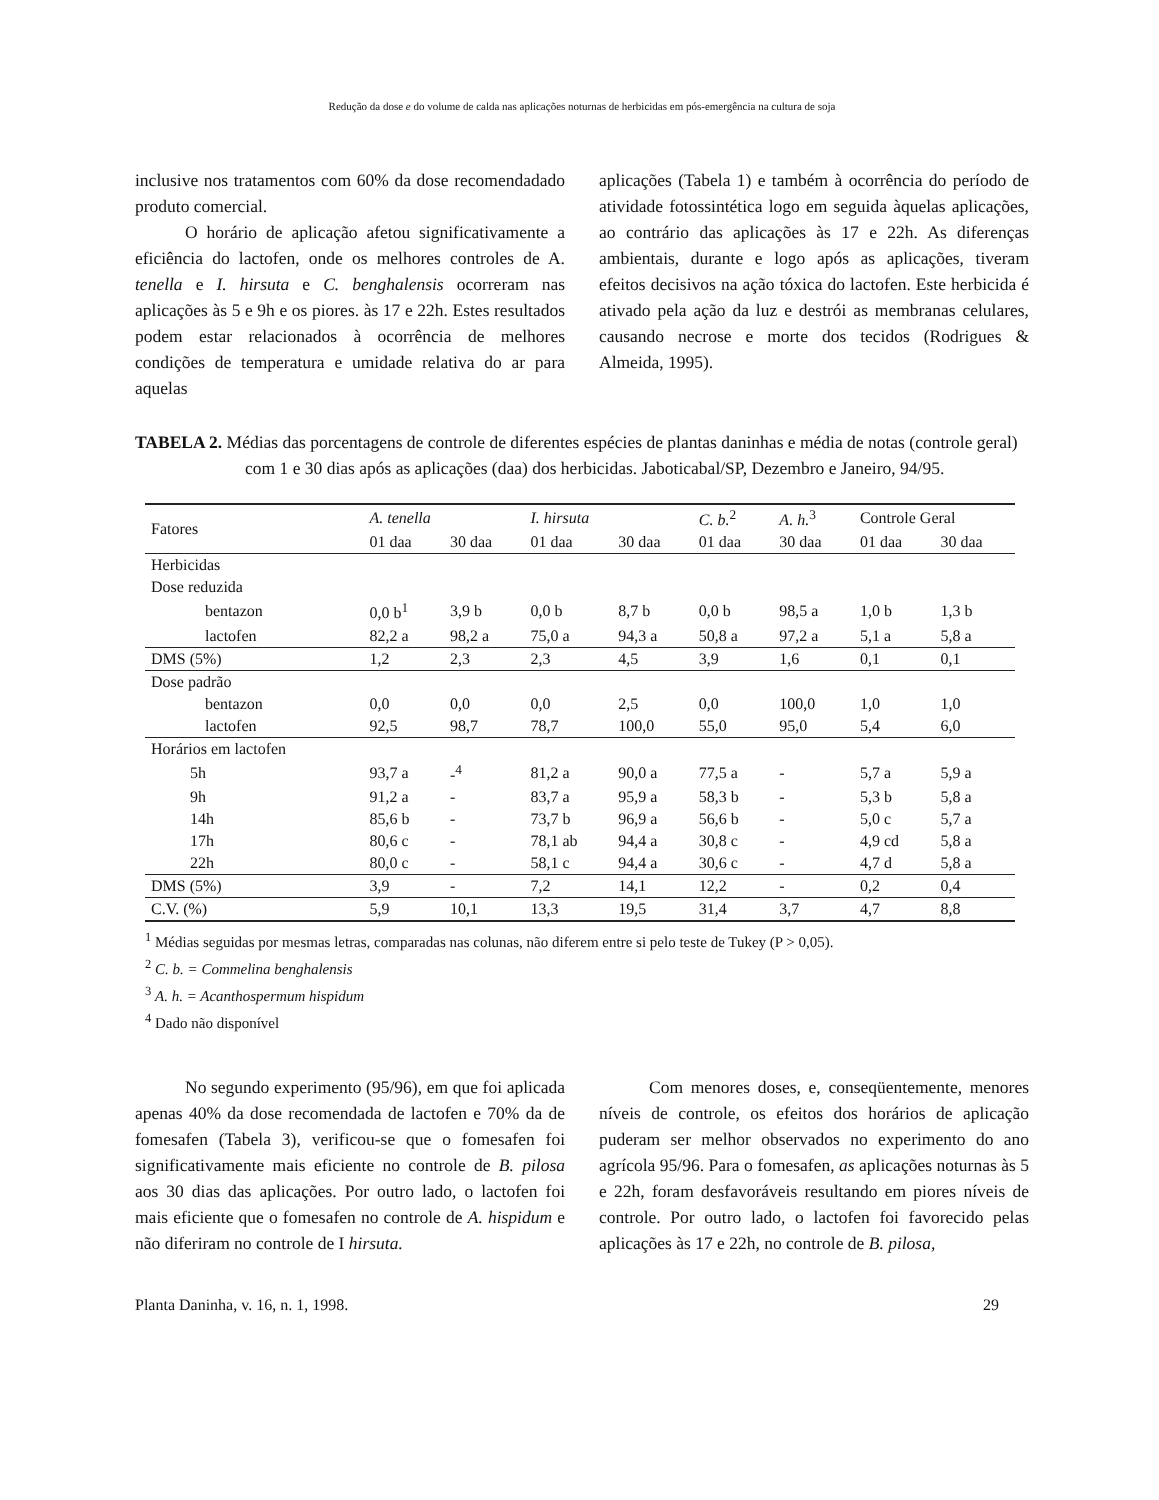Redução da dose e do volume de calda nas aplicações noturnas de herbicidas em pós-emergência na cultura de soja
inclusive nos tratamentos com 60% da dose recomendadado produto comercial.
O horário de aplicação afetou significativamente a eficiência do lactofen, onde os melhores controles de A. tenella e I. hirsuta e C. benghalensis ocorreram nas aplicações às 5 e 9h e os piores. às 17 e 22h. Estes resultados podem estar relacionados à ocorrência de melhores condições de temperatura e umidade relativa do ar para aquelas
aplicações (Tabela 1) e também à ocorrência do período de atividade fotossintética logo em seguida àquelas aplicações, ao contrário das aplicações às 17 e 22h. As diferenças ambientais, durante e logo após as aplicações, tiveram efeitos decisivos na ação tóxica do lactofen. Este herbicida é ativado pela ação da luz e destrói as membranas celulares, causando necrose e morte dos tecidos (Rodrigues & Almeida, 1995).
TABELA 2. Médias das porcentagens de controle de diferentes espécies de plantas daninhas e média de notas (controle geral) com 1 e 30 dias após as aplicações (daa) dos herbicidas. Jaboticabal/SP, Dezembro e Janeiro, 94/95.
| Fatores | A. tenella | | I. hirsuta | | C. b.<sup>2</sup> | A. h.<sup>3</sup> | Controle Geral | |
| --- | --- | --- | --- | --- | --- | --- | --- | --- |
| | 01 daa | 30 daa | 01 daa | 30 daa | 01 daa | 30 daa | 01 daa | 30 daa |
| Herbicidas | | | | | | | | |
| Dose reduzida | | | | | | | | |
| bentazon | 0,0 b<sup>1</sup> | 3,9 b | 0,0 b | 8,7 b | 0,0 b | 98,5 a | 1,0 b | 1,3 b |
| lactofen | 82,2 a | 98,2 a | 75,0 a | 94,3 a | 50,8 a | 97,2 a | 5,1 a | 5,8 a |
| DMS (5%) | 1,2 | 2,3 | 2,3 | 4,5 | 3,9 | 1,6 | 0,1 | 0,1 |
| Dose padrão | | | | | | | | |
| bentazon | 0,0 | 0,0 | 0,0 | 2,5 | 0,0 | 100,0 | 1,0 | 1,0 |
| lactofen | 92,5 | 98,7 | 78,7 | 100,0 | 55,0 | 95,0 | 5,4 | 6,0 |
| Horários em lactofen | | | | | | | | |
| 5h | 93,7 a | -<sup>4</sup> | 81,2 a | 90,0 a | 77,5 a | - | 5,7 a | 5,9 a |
| 9h | 91,2 a | - | 83,7 a | 95,9 a | 58,3 b | - | 5,3 b | 5,8 a |
| 14h | 85,6 b | - | 73,7 b | 96,9 a | 56,6 b | - | 5,0 c | 5,7 a |
| 17h | 80,6 c | - | 78,1 ab | 94,4 a | 30,8 c | - | 4,9 cd | 5,8 a |
| 22h | 80,0 c | - | 58,1 c | 94,4 a | 30,6 c | - | 4,7 d | 5,8 a |
| DMS (5%) | 3,9 | - | 7,2 | 14,1 | 12,2 | - | 0,2 | 0,4 |
| C.V. (%) | 5,9 | 10,1 | 13,3 | 19,5 | 31,4 | 3,7 | 4,7 | 8,8 |
<sup>1</sup> Médias seguidas por mesmas letras, comparadas nas colunas, não diferem entre si pelo teste de Tukey (P > 0,05).
<sup>2</sup> C. b. = Commelina benghalensis
<sup>3</sup> A. h. = Acanthospermum hispidum
<sup>4</sup> Dado não disponível
No segundo experimento (95/96), em que foi aplicada apenas 40% da dose recomendada de lactofen e 70% da de fomesafen (Tabela 3), verificou-se que o fomesafen foi significativamente mais eficiente no controle de B. pilosa aos 30 dias das aplicações. Por outro lado, o lactofen foi mais eficiente que o fomesafen no controle de A. hispidum e não diferiram no controle de I hirsuta.
Com menores doses, e, conseqüentemente, menores níveis de controle, os efeitos dos horários de aplicação puderam ser melhor observados no experimento do ano agrícola 95/96. Para o fomesafen, as aplicações noturnas às 5 e 22h, foram desfavoráveis resultando em piores níveis de controle. Por outro lado, o lactofen foi favorecido pelas aplicações às 17 e 22h, no controle de B. pilosa,
Planta Daninha, v. 16, n. 1, 1998. 29